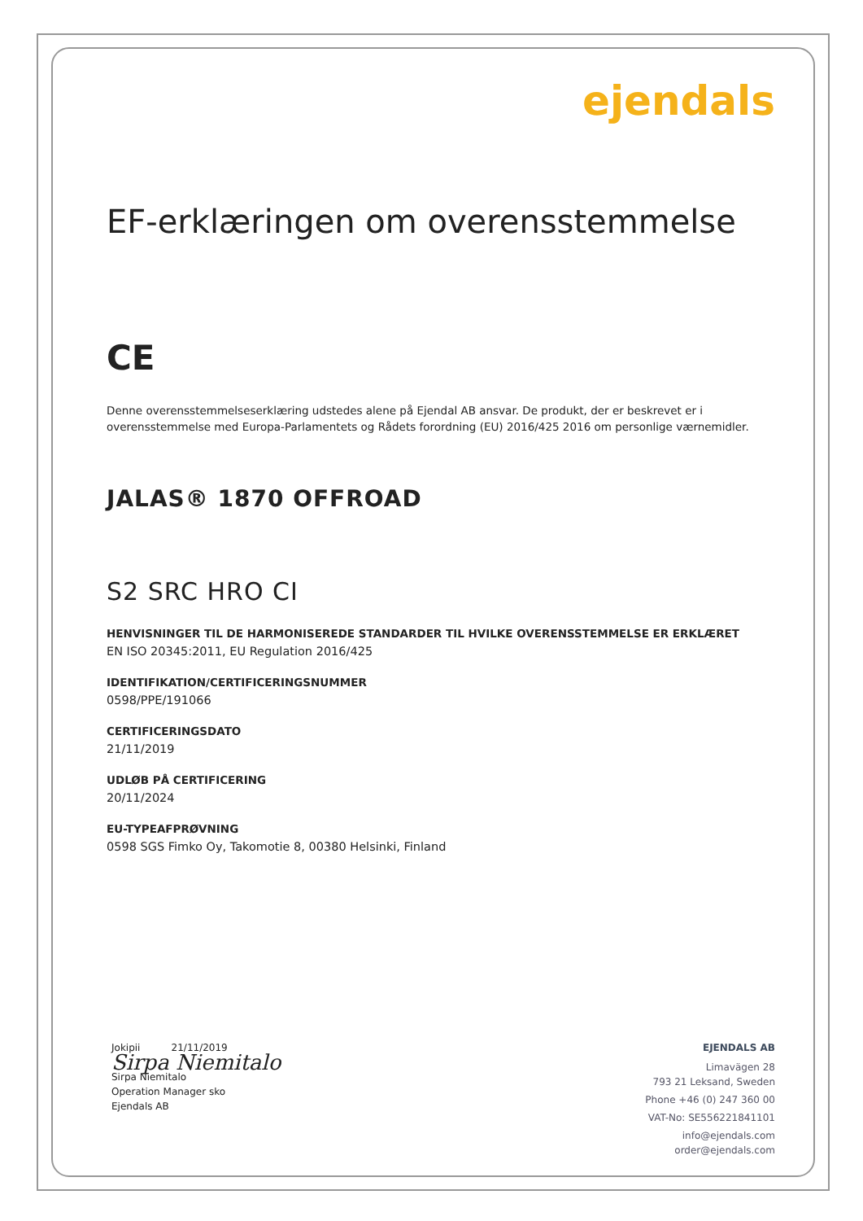ejendals
EF-erklæringen om overensstemmelse
CE
Denne overensstemmelseserklæring udstedes alene på Ejendal AB ansvar. De produkt, der er beskrevet er i overensstemmelse med Europa-Parlamentets og Rådets forordning (EU) 2016/425 2016 om personlige værnemidler.
JALAS® 1870 OFFROAD
S2 SRC HRO CI
HENVISNINGER TIL DE HARMONISEREDE STANDARDER TIL HVILKE OVERENSSTEMMELSE ER ERKLÆRET
EN ISO 20345:2011, EU Regulation 2016/425
IDENTIFIKATION/CERTIFICERINGSNUMMER
0598/PPE/191066
CERTIFICERINGSDATO
21/11/2019
UDLØB PÅ CERTIFICERING
20/11/2024
EU-TYPEAFPRØVNING
0598 SGS Fimko Oy, Takomotie 8, 00380 Helsinki, Finland
Jokipii 21/11/2019
Sirpa Niemitalo
Sirpa Niemitalo
Operation Manager sko
Ejendals AB
EJENDALS AB
Limavägen 28
793 21 Leksand, Sweden
Phone +46 (0) 247 360 00
VAT-No: SE556221841101
info@ejendals.com
order@ejendals.com